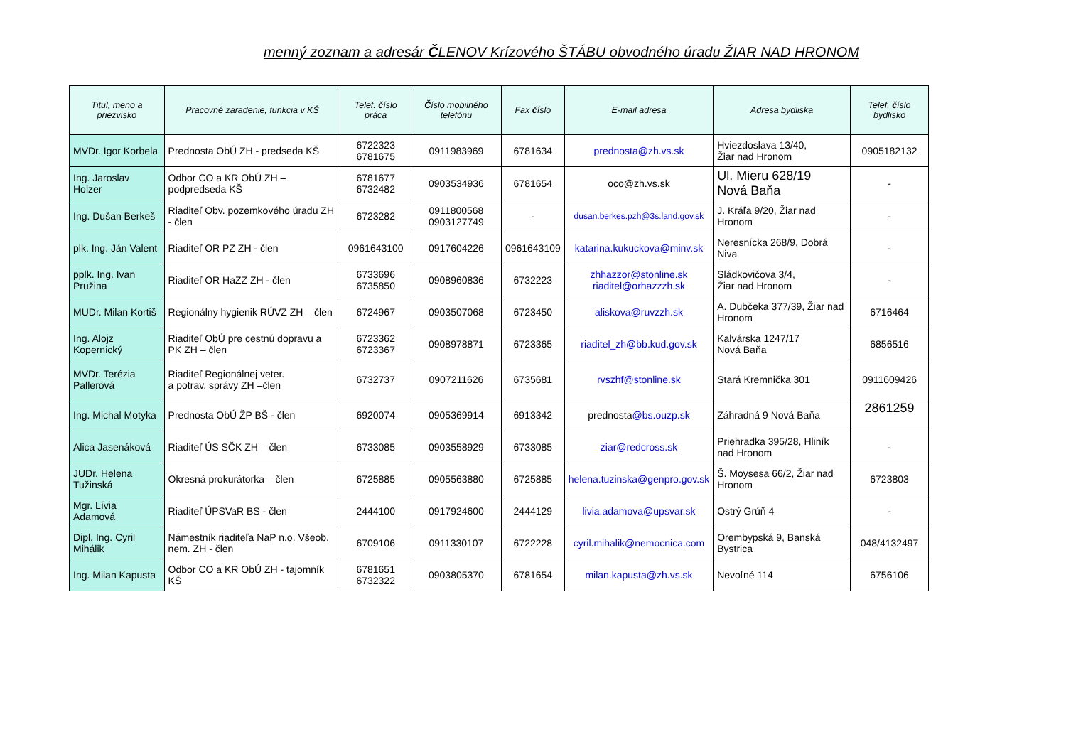menný zoznam a adresár ČLENOV Krízového ŠTÁBU obvodného úradu ŽIAR NAD HRONOM
| Titul, meno a priezvisko | Pracovné zaradenie, funkcia v KŠ | Telef. č íslo práca | Č íslo mobilného telefónu | Fax č íslo | E-mail adresa | Adresa bydliska | Telef. č íslo bydlisko |
| --- | --- | --- | --- | --- | --- | --- | --- |
| MVDr. Igor Korbela | Prednosta ObÚ ZH - predseda KŠ | 6722323 6781675 | 0911983969 | 6781634 | prednosta@zh.vs.sk | Hviezdoslava 13/40, Žiar nad Hronom | 0905182132 |
| Ing. Jaroslav Holzer | Odbor CO a KR ObÚ ZH – podpredseda KŠ | 6781677 6732482 | 0903534936 | 6781654 | oco@zh.vs.sk | Ul. Mieru 628/19 Nová Baňa | - |
| Ing. Dušan Berkeš | Riaditeľ Obv. pozemkového úradu ZH - člen | 6723282 | 0911800568 0903127749 | - | dusan.berkes.pzh@3s.land.gov.sk | J. Kráľa 9/20, Žiar nad Hronom | - |
| plk. Ing. Ján Valent | Riaditeľ OR PZ ZH - člen | 0961643100 | 0917604226 | 0961643109 | katarina.kukuckova@minv.sk | Neresnícka 268/9, Dobrá Niva | - |
| pplk. Ing. Ivan Pružina | Riaditeľ OR HaZZ ZH - člen | 6733696 6735850 | 0908960836 | 6732223 | zhhazzor@stonline.sk riaditel@orhazzzh.sk | Sládkovičova 3/4, Žiar nad Hronom | - |
| MUDr. Milan Kortiš | Regionálny hygienik RÚVZ ZH – člen | 6724967 | 0903507068 | 6723450 | aliskova@ruvzzh.sk | A. Dubčeka 377/39, Žiar nad Hronom | 6716464 |
| Ing. Alojz Kopernický | Riaditeľ ObÚ pre cestnú dopravu a PK ZH – člen | 6723362 6723367 | 0908978871 | 6723365 | riaditel_zh@bb.kud.gov.sk | Kalvárska 1247/17 Nová Baňa | 6856516 |
| MVDr. Terézia Pallerová | Riaditeľ Regionálnej veter. a potrav. správy ZH –člen | 6732737 | 0907211626 | 6735681 | rvszhf@stonline.sk | Stará Kremnička 301 | 0911609426 |
| Ing. Michal Motyka | Prednosta ObÚ ŽP BŠ - člen | 6920074 | 0905369914 | 6913342 | prednosta @bs.ouzp.sk | Záhradná 9 Nová Baňa | 2861259 |
| Alica Jasenáková | Riaditeľ ÚS SČK ZH – člen | 6733085 | 0903558929 | 6733085 | ziar@redcross.sk | Priehradka 395/28, Hliník nad Hronom | - |
| JUDr. Helena Tužinská | Okresná prokurátorka – člen | 6725885 | 0905563880 | 6725885 | helena.tuzinska@genpro.gov.sk | Š. Moysesa 66/2, Žiar nad Hronom | 6723803 |
| Mgr. Lívia Adamová | Riaditeľ ÚPSVaR BS - člen | 2444100 | 0917924600 | 2444129 | livia.adamova@upsvar.sk | Ostrý Grúň 4 | - |
| Dipl. Ing. Cyril Mihálik | Námestník riaditeľa NaP n.o. Všeob. nem. ZH - člen | 6709106 | 0911330107 | 6722228 | cyril.mihalik@nemocnica.com | Orembурská 9, Banská Bystrica | 048/4132497 |
| Ing. Milan Kapusta | Odbor CO a KR ObÚ ZH - tajomník KŠ | 6781651 6732322 | 0903805370 | 6781654 | milan.kapusta@zh.vs.sk | Nevoľné 114 | 6756106 |